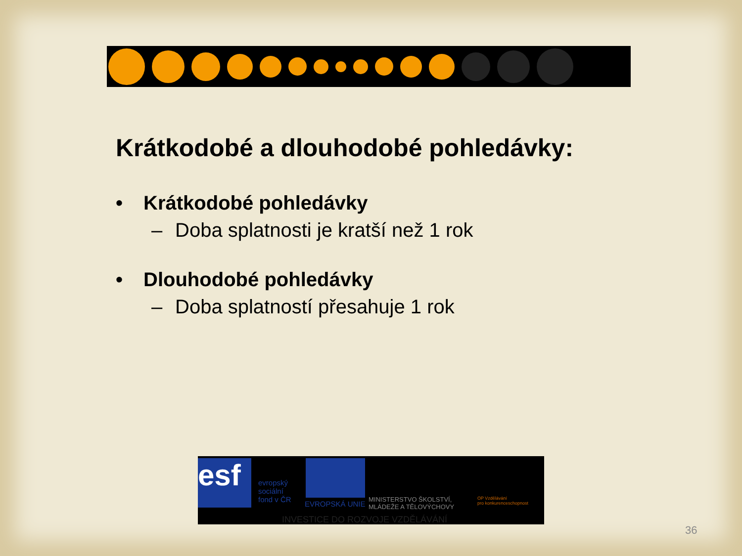Krátkodobé a dlouhodobé pohledávky:
• Krátkodobé pohledávky
– Doba splatnosti je kratší než 1 rok
• Dlouhodobé pohledávky
– Doba splatností přesahuje 1 rok
esf
evropský
sociální
fond v ČR
EVROPSKÁ UNIE
MINISTERSTVO ŠKOLSTVÍ,
MLÁDEŽE A TĚLOVÝCHOVY
OP Vzdělávání
pro konkurenceschopnost
INVESTICE DO ROZVOJE VZDĚLÁVÁNÍ
36